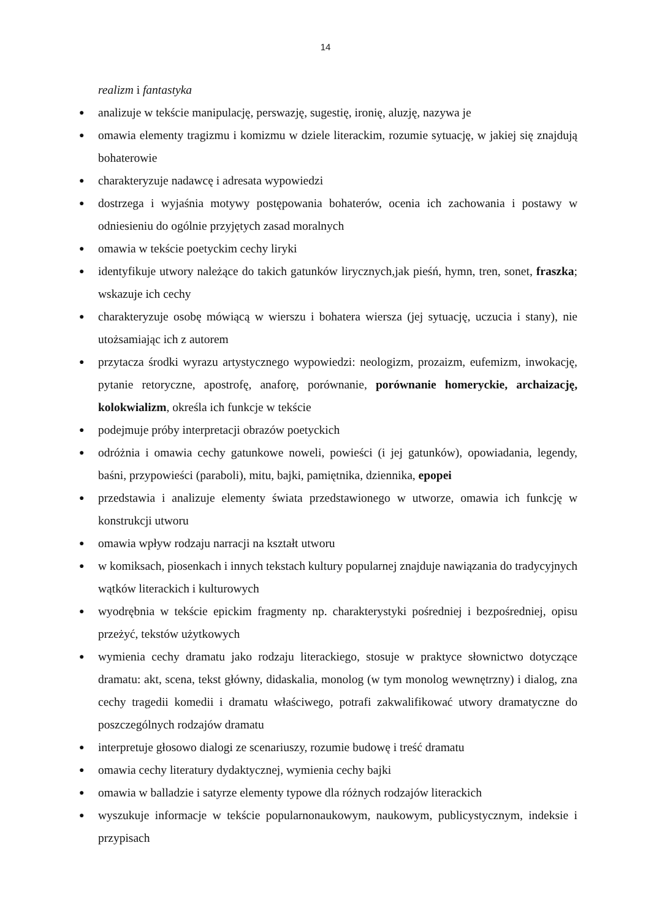14
realizm i fantastyka
● analizuje w tekście manipulację, perswazję, sugestię, ironię, aluzję, nazywa je
● omawia elementy tragizmu i komizmu w dziele literackim, rozumie sytuację, w jakiej się znajdują bohaterowie
● charakteryzuje nadawcę i adresata wypowiedzi
● dostrzega i wyjaśnia motywy postępowania bohaterów, ocenia ich zachowania i postawy w odniesieniu do ogólnie przyjętych zasad moralnych
● omawia w tekście poetyckim cechy liryki
● identyfikuje utwory należące do takich gatunków lirycznych,jak pieśń, hymn, tren, sonet, fraszka; wskazuje ich cechy
● charakteryzuje osobę mówiącą w wierszu i bohatera wiersza (jej sytuację, uczucia i stany), nie utożsamiając ich z autorem
● przytacza środki wyrazu artystycznego wypowiedzi: neologizm, prozaizm, eufemizm, inwokację, pytanie retoryczne, apostrofę, anaforę, porównanie, porównanie homeryckie, archaizację, kolokwializm, określa ich funkcje w tekście
● podejmuje próby interpretacji obrazów poetyckich
● odróżnia i omawia cechy gatunkowe noweli, powieści (i jej gatunków), opowiadania, legendy, baśni, przypowieści (paraboli), mitu, bajki, pamiętnika, dziennika, epopei
● przedstawia i analizuje elementy świata przedstawionego w utworze, omawia ich funkcję w konstrukcji utworu
● omawia wpływ rodzaju narracji na kształt utworu
● w komiksach, piosenkach i innych tekstach kultury popularnej znajduje nawiązania do tradycyjnych wątków literackich i kulturowych
● wyodrębnia w tekście epickim fragmenty np. charakterystyki pośredniej i bezpośredniej, opisu przeżyć, tekstów użytkowych
● wymienia cechy dramatu jako rodzaju literackiego, stosuje w praktyce słownictwo dotyczące dramatu: akt, scena, tekst główny, didaskalia, monolog (w tym monolog wewnętrzny) i dialog, zna cechy tragedii komedii i dramatu właściwego, potrafi zakwalifikować utwory dramatyczne do poszczególnych rodzajów dramatu
● interpretuje głosowo dialogi ze scenariuszy, rozumie budowę i treść dramatu
● omawia cechy literatury dydaktycznej, wymienia cechy bajki
● omawia w balladzie i satyrze elementy typowe dla różnych rodzajów literackich
● wyszukuje informacje w tekście popularnonaukowym, naukowym, publicystycznym, indeksie i przypisach